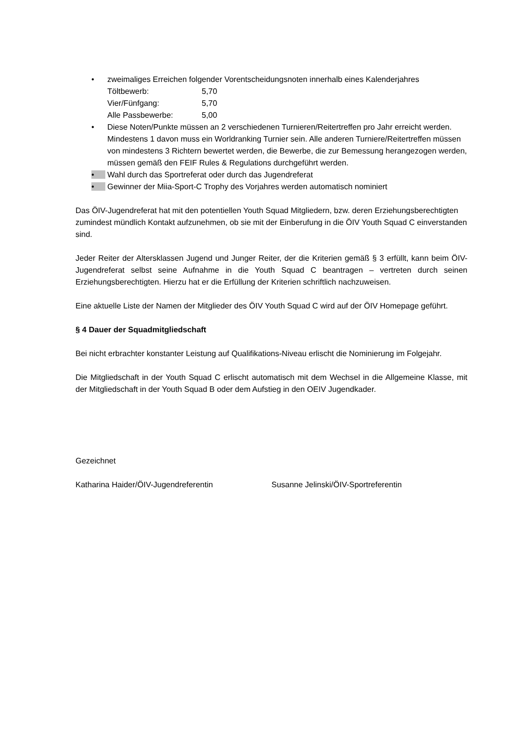• zweimaliges Erreichen folgender Vorentscheidungsnoten innerhalb eines Kalenderjahres
Töltbewerb: 5,70 Vier/Fünfgang: 5,70 Alle Passbewerbe: 5,00
• Diese Noten/Punkte müssen an 2 verschiedenen Turnieren/Reitertreffen pro Jahr erreicht werden. Mindestens 1 davon muss ein Worldranking Turnier sein. Alle anderen Turniere/Reitertreffen müssen von mindestens 3 Richtern bewertet werden, die Bewerbe, die zur Bemessung herangezogen werden, müssen gemäß den FEIF Rules & Regulations durchgeführt werden.
• Wahl durch das Sportreferat oder durch das Jugendreferat
• Gewinner der Miia-Sport-C Trophy des Vorjahres werden automatisch nominiert
Das ÖIV-Jugendreferat hat mit den potentiellen Youth Squad Mitgliedern, bzw. deren Erziehungsberechtigten zumindest mündlich Kontakt aufzunehmen, ob sie mit der Einberufung in die ÖIV Youth Squad C einverstanden sind.
Jeder Reiter der Altersklassen Jugend und Junger Reiter, der die Kriterien gemäß § 3 erfüllt, kann beim ÖIV-Jugendreferat selbst seine Aufnahme in die Youth Squad C beantragen – vertreten durch seinen Erziehungsberechtigten. Hierzu hat er die Erfüllung der Kriterien schriftlich nachzuweisen.
Eine aktuelle Liste der Namen der Mitglieder des ÖIV Youth Squad C wird auf der ÖIV Homepage geführt.
§ 4 Dauer der Squadmitgliedschaft
Bei nicht erbrachter konstanter Leistung auf Qualifikations-Niveau erlischt die Nominierung im Folgejahr.
Die Mitgliedschaft in der Youth Squad C erlischt automatisch mit dem Wechsel in die Allgemeine Klasse, mit der Mitgliedschaft in der Youth Squad B oder dem Aufstieg in den OEIV Jugendkader.
Gezeichnet
Katharina Haider/ÖIV-Jugendreferentin Susanne Jelinski/ÖIV-Sportreferentin